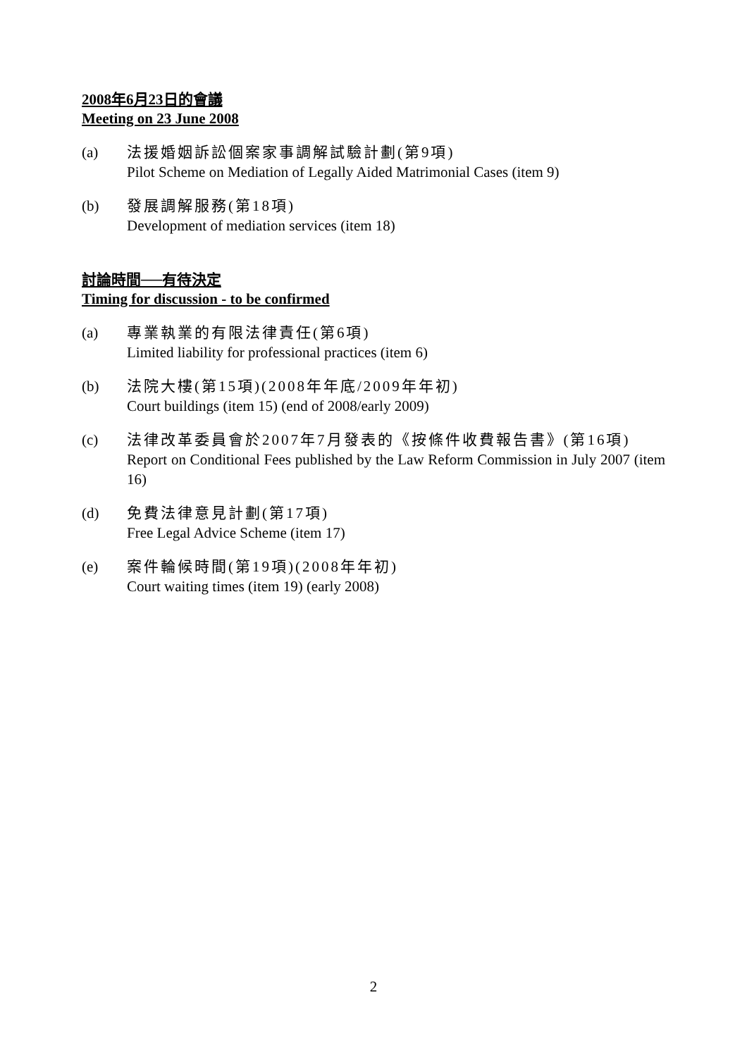2008年6月23日的會議
Meeting on 23 June 2008
(a) 法援婚姻訴訟個案家事調解試驗計劃(第9項)
Pilot Scheme on Mediation of Legally Aided Matrimonial Cases (item 9)
(b) 發展調解服務(第18項)
Development of mediation services (item 18)
討論時間──有待決定
Timing for discussion - to be confirmed
(a) 專業執業的有限法律責任(第6項)
Limited liability for professional practices (item 6)
(b) 法院大樓(第15項)(2008年年底/2009年年初)
Court buildings (item 15) (end of 2008/early 2009)
(c) 法律改革委員會於2007年7月發表的《按條件收費報告書》(第16項)
Report on Conditional Fees published by the Law Reform Commission in July 2007 (item 16)
(d) 免費法律意見計劃(第17項)
Free Legal Advice Scheme (item 17)
(e) 案件輪候時間(第19項)(2008年年初)
Court waiting times (item 19) (early 2008)
2